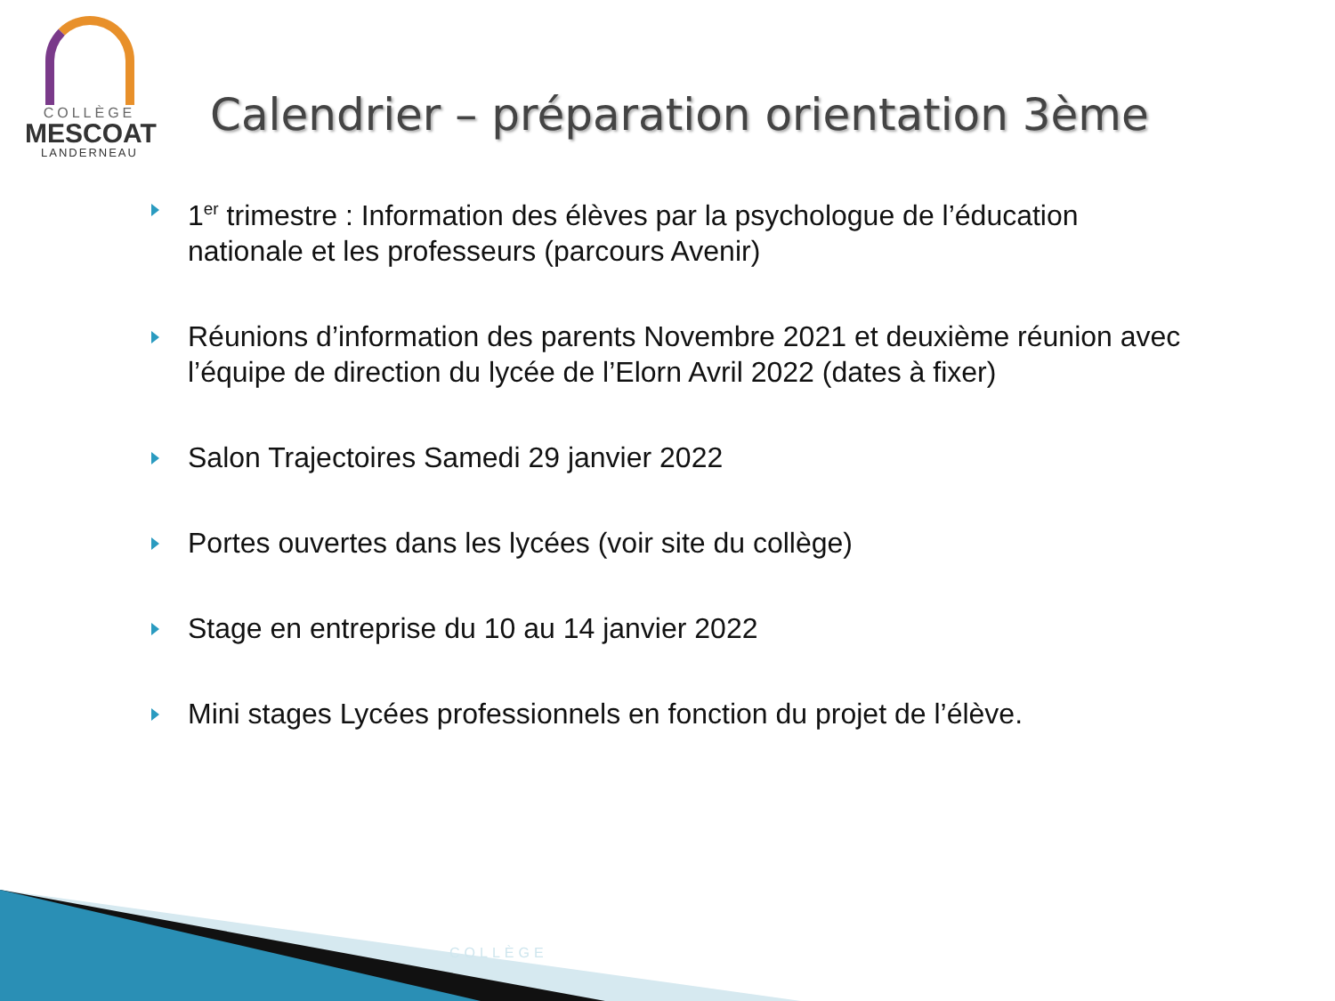COLLÈGE
MESCOAT
LANDERNEAU
Calendrier – préparation orientation 3ème
1<sup>er</sup> trimestre : Information des élèves par la psychologue de l’éducation nationale et les professeurs (parcours Avenir)
Réunions d’information des parents Novembre 2021 et deuxième réunion avec l’équipe de direction du lycée de l’Elorn Avril 2022 (dates à fixer)
Salon Trajectoires Samedi 29 janvier 2022
Portes ouvertes dans les lycées (voir site du collège)
Stage en entreprise du 10 au 14 janvier 2022
Mini stages Lycées professionnels en fonction du projet de l’élève.
COLLÈGE